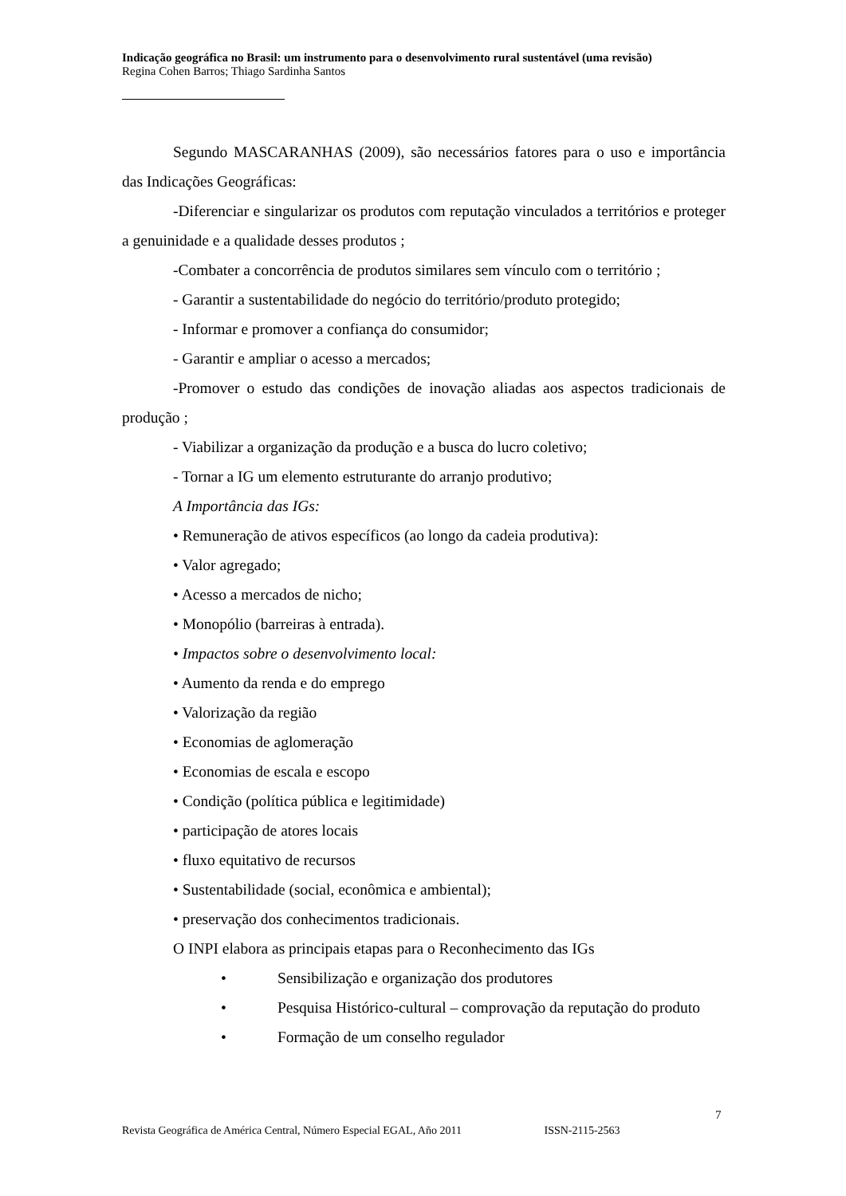Indicação geográfica no Brasil: um instrumento para o desenvolvimento rural sustentável (uma revisão)
Regina Cohen Barros; Thiago Sardinha Santos
Segundo MASCARANHAS (2009), são necessários fatores para o uso e importância das Indicações Geográficas:
-Diferenciar e singularizar os produtos com reputação vinculados a territórios e proteger a genuinidade e a qualidade desses produtos ;
-Combater a concorrência de produtos similares sem vínculo com o território ;
- Garantir a sustentabilidade do negócio do território/produto protegido;
- Informar e promover a confiança do consumidor;
- Garantir e ampliar o acesso a mercados;
-Promover o estudo das condições de inovação aliadas aos aspectos tradicionais de produção ;
- Viabilizar a organização da produção e a busca do lucro coletivo;
- Tornar a IG um elemento estruturante do arranjo produtivo;
A Importância das IGs:
• Remuneração de ativos específicos (ao longo da cadeia produtiva):
• Valor agregado;
• Acesso a mercados de nicho;
• Monopólio (barreiras à entrada).
• Impactos sobre o desenvolvimento local:
• Aumento da renda e do emprego
• Valorização da região
• Economias de aglomeração
• Economias de escala e escopo
• Condição (política pública e legitimidade)
• participação de atores locais
• fluxo equitativo de recursos
• Sustentabilidade (social, econômica e ambiental);
• preservação dos conhecimentos tradicionais.
O INPI elabora as principais etapas para o Reconhecimento das IGs
• Sensibilização e organização dos produtores
• Pesquisa Histórico-cultural – comprovação da reputação do produto
• Formação de um conselho regulador
7
Revista Geográfica de América Central, Número Especial EGAL, Año 2011 ISSN-2115-2563